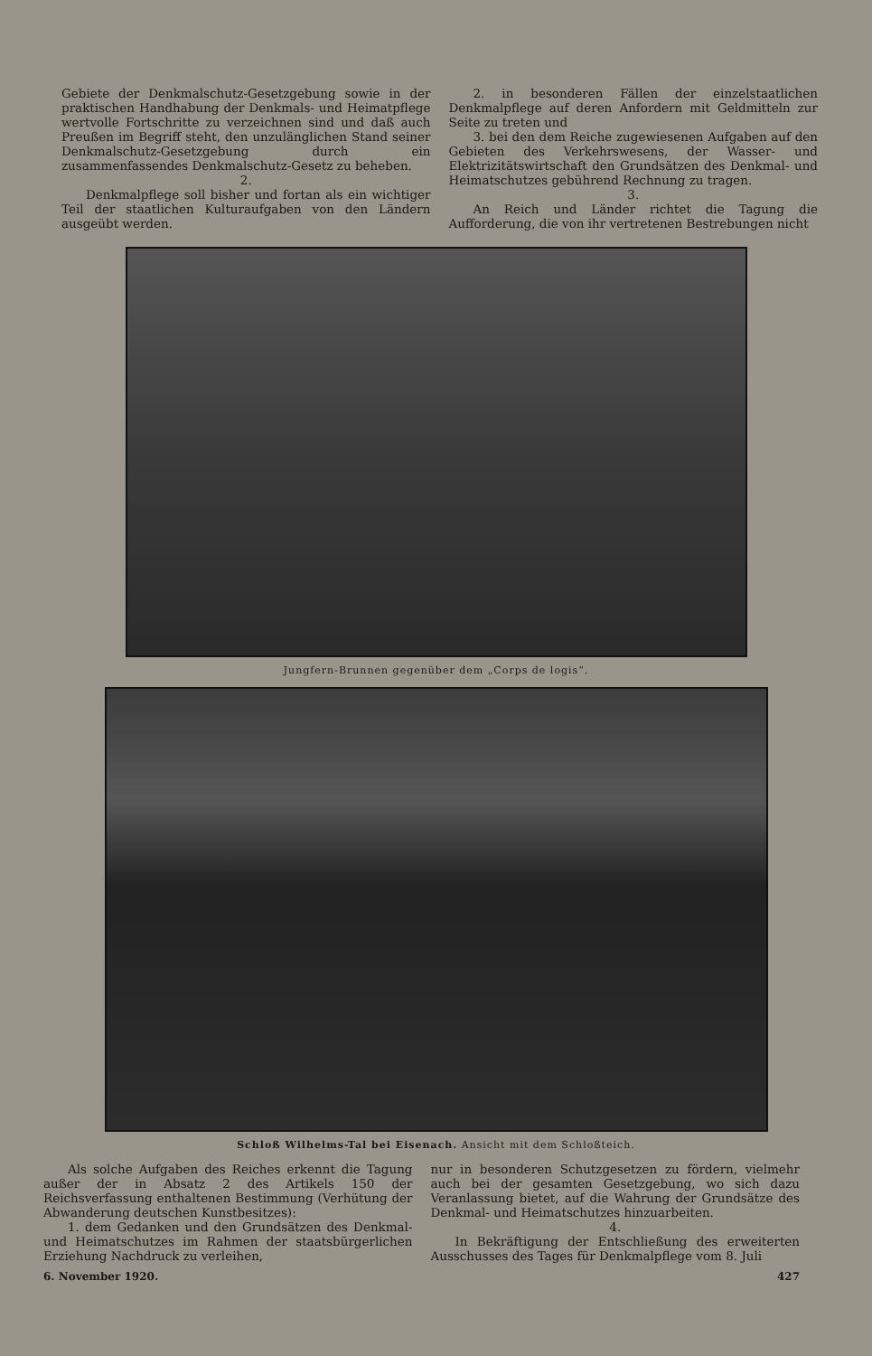Gebiete der Denkmalschutz-Gesetzgebung sowie in der praktischen Handhabung der Denkmals- und Heimatpflege wertvolle Fortschritte zu verzeichnen sind und daß auch Preußen im Begriff steht, den unzulänglichen Stand seiner Denkmalschutz-Gesetzgebung durch ein zusammenfassendes Denkmalschutz-Gesetz zu beheben.
2.
Denkmalpflege soll bisher und fortan als ein wichtiger Teil der staatlichen Kulturaufgaben von den Ländern ausgeübt werden.
2. in besonderen Fällen der einzelstaatlichen Denkmalpflege auf deren Anfordern mit Geldmitteln zur Seite zu treten und
3. bei den dem Reiche zugewiesenen Aufgaben auf den Gebieten des Verkehrswesens, der Wasser- und Elektrizitätswirtschaft den Grundsätzen des Denkmal- und Heimatschutzes gebührend Rechnung zu tragen.
3.
An Reich und Länder richtet die Tagung die Aufforderung, die von ihr vertretenen Bestrebungen nicht
Jungfern-Brunnen gegenüber dem „Corps de logis“.
Schloß Wilhelms-Tal bei Eisenach. Ansicht mit dem Schloßteich.
Als solche Aufgaben des Reiches erkennt die Tagung außer der in Absatz 2 des Artikels 150 der Reichsverfassung enthaltenen Bestimmung (Verhütung der Abwanderung deutschen Kunstbesitzes):
1. dem Gedanken und den Grundsätzen des Denkmal- und Heimatschutzes im Rahmen der staatsbürgerlichen Erziehung Nachdruck zu verleihen,
nur in besonderen Schutzgesetzen zu fördern, vielmehr auch bei der gesamten Gesetzgebung, wo sich dazu Veranlassung bietet, auf die Wahrung der Grundsätze des Denkmal- und Heimatschutzes hinzuarbeiten.
4.
In Bekräftigung der Entschließung des erweiterten Ausschusses des Tages für Denkmalpflege vom 8. Juli
6. November 1920. 427